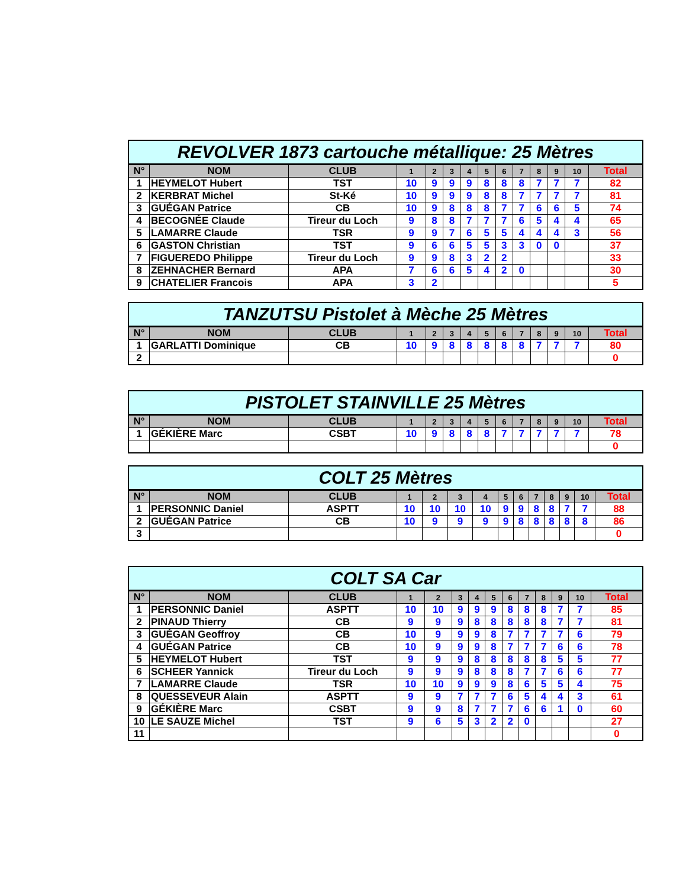| REVOLVER 1873 cartouche métallique: 25 Mètres | | | | | | | | | | | | | |
| --- | --- | --- | --- | --- | --- | --- | --- | --- | --- | --- | --- | --- | --- |
| N° | NOM | CLUB | 1 | 2 | 3 | 4 | 5 | 6 | 7 | 8 | 9 | 10 | Total |
| 1 | HEYMELOT Hubert | TST | 10 | 9 | 9 | 9 | 8 | 8 | 8 | 7 | 7 | 7 | 82 |
| 2 | KERBRAT Michel | St-Ké | 10 | 9 | 9 | 9 | 8 | 8 | 7 | 7 | 7 | 7 | 81 |
| 3 | GUÉGAN Patrice | CB | 10 | 9 | 8 | 8 | 8 | 7 | 7 | 6 | 6 | 5 | 74 |
| 4 | BECOGNÉE Claude | Tireur du Loch | 9 | 8 | 8 | 7 | 7 | 7 | 6 | 5 | 4 | 4 | 65 |
| 5 | LAMARRE Claude | TSR | 9 | 9 | 7 | 6 | 5 | 5 | 4 | 4 | 4 | 3 | 56 |
| 6 | GASTON Christian | TST | 9 | 6 | 6 | 5 | 5 | 3 | 3 | 0 | 0 | | 37 |
| 7 | FIGUEREDO Philippe | Tireur du Loch | 9 | 9 | 8 | 3 | 2 | 2 | | | | | 33 |
| 8 | ZEHNACHER Bernard | APA | 7 | 6 | 6 | 5 | 4 | 2 | 0 | | | | 30 |
| 9 | CHATELIER Francois | APA | 3 | 2 | | | | | | | | | 5 |
| TANZUTSU Pistolet à Mèche 25 Mètres | | | | | | | | | | | | | |
| --- | --- | --- | --- | --- | --- | --- | --- | --- | --- | --- | --- | --- | --- |
| N° | NOM | CLUB | 1 | 2 | 3 | 4 | 5 | 6 | 7 | 8 | 9 | 10 | Total |
| 1 | GARLATTI Dominique | CB | 10 | 9 | 8 | 8 | 8 | 8 | 8 | 7 | 7 | 7 | 80 |
| 2 | | | | | | | | | | | | | 0 |
| PISTOLET STAINVILLE 25 Mètres | | | | | | | | | | | | | |
| --- | --- | --- | --- | --- | --- | --- | --- | --- | --- | --- | --- | --- | --- |
| N° | NOM | CLUB | 1 | 2 | 3 | 4 | 5 | 6 | 7 | 8 | 9 | 10 | Total |
| 1 | GÉKIÈRE Marc | CSBT | 10 | 9 | 8 | 8 | 8 | 7 | 7 | 7 | 7 | 7 | 78 |
| | | | | | | | | | | | | | 0 |
| COLT 25 Mètres | | | | | | | | | | | | | |
| --- | --- | --- | --- | --- | --- | --- | --- | --- | --- | --- | --- | --- | --- |
| N° | NOM | CLUB | 1 | 2 | 3 | 4 | 5 | 6 | 7 | 8 | 9 | 10 | Total |
| 1 | PERSONNIC Daniel | ASPTT | 10 | 10 | 10 | 10 | 9 | 9 | 8 | 8 | 7 | 7 | 88 |
| 2 | GUÉGAN Patrice | CB | 10 | 9 | 9 | 9 | 9 | 8 | 8 | 8 | 8 | 8 | 86 |
| 3 | | | | | | | | | | | | | 0 |
| COLT SA Car | | | | | | | | | | | | | |
| --- | --- | --- | --- | --- | --- | --- | --- | --- | --- | --- | --- | --- | --- |
| N° | NOM | CLUB | 1 | 2 | 3 | 4 | 5 | 6 | 7 | 8 | 9 | 10 | Total |
| 1 | PERSONNIC Daniel | ASPTT | 10 | 10 | 9 | 9 | 9 | 8 | 8 | 8 | 7 | 7 | 85 |
| 2 | PINAUD Thierry | CB | 9 | 9 | 9 | 8 | 8 | 8 | 8 | 8 | 7 | 7 | 81 |
| 3 | GUÉGAN Geoffroy | CB | 10 | 9 | 9 | 9 | 8 | 7 | 7 | 7 | 7 | 6 | 79 |
| 4 | GUÉGAN Patrice | CB | 10 | 9 | 9 | 9 | 8 | 7 | 7 | 7 | 6 | 6 | 78 |
| 5 | HEYMELOT Hubert | TST | 9 | 9 | 9 | 8 | 8 | 8 | 8 | 8 | 5 | 5 | 77 |
| 6 | SCHEER Yannick | Tireur du Loch | 9 | 9 | 9 | 8 | 8 | 8 | 7 | 7 | 6 | 6 | 77 |
| 7 | LAMARRE Claude | TSR | 10 | 10 | 9 | 9 | 9 | 8 | 6 | 5 | 5 | 4 | 75 |
| 8 | QUESSEVEUR Alain | ASPTT | 9 | 9 | 7 | 7 | 7 | 6 | 5 | 4 | 4 | 3 | 61 |
| 9 | GÉKIÈRE Marc | CSBT | 9 | 9 | 8 | 7 | 7 | 7 | 6 | 6 | 1 | 0 | 60 |
| 10 | LE SAUZE Michel | TST | 9 | 6 | 5 | 3 | 2 | 2 | 0 | | | | 27 |
| 11 | | | | | | | | | | | | | 0 |